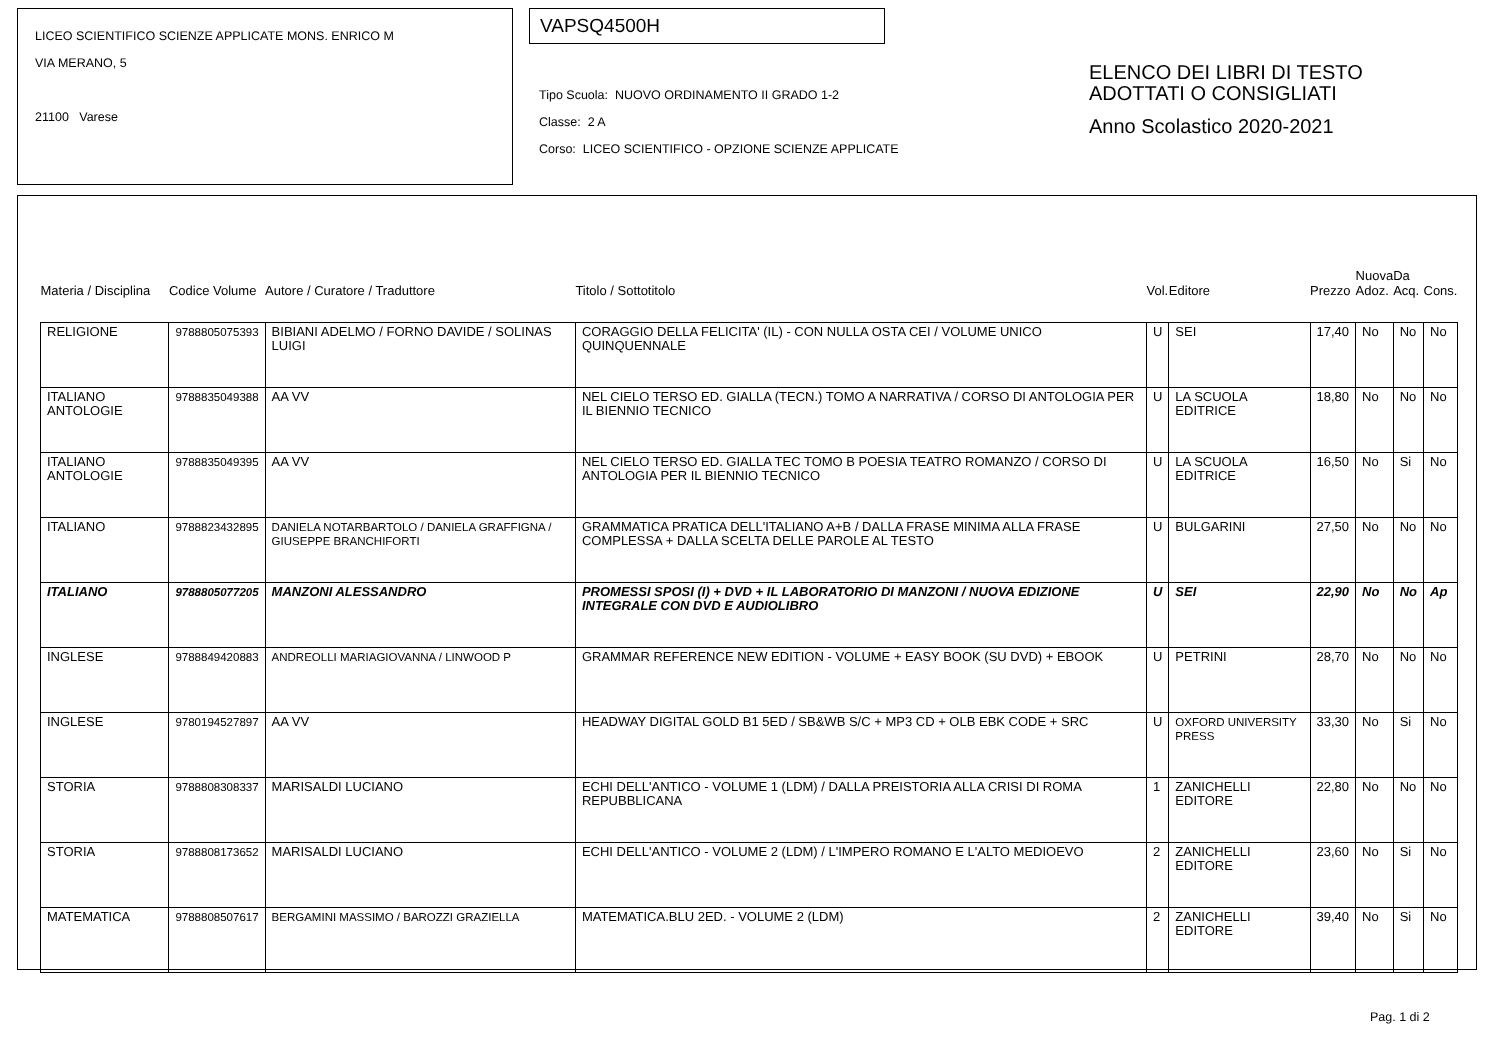LICEO SCIENTIFICO SCIENZE APPLICATE MONS. ENRICO M
VIA MERANO, 5
21100 Varese
VAPSQ4500H
Tipo Scuola: NUOVO ORDINAMENTO II GRADO 1-2
Classe: 2 A
Corso: LICEO SCIENTIFICO - OPZIONE SCIENZE APPLICATE
ELENCO DEI LIBRI DI TESTO
ADOTTATI O CONSIGLIATI
Anno Scolastico 2020-2021
| Materia / Disciplina | Codice Volume | Autore / Curatore / Traduttore | Titolo / Sottotitolo | Vol. | Editore | Prezzo | Nuova Adoz. | Da Acq. | Cons. |
| --- | --- | --- | --- | --- | --- | --- | --- | --- | --- |
| RELIGIONE | 9788805075393 | BIBIANI ADELMO / FORNO DAVIDE / SOLINAS LUIGI | CORAGGIO DELLA FELICITA' (IL) - CON NULLA OSTA CEI / VOLUME UNICO QUINQUENNALE | U | SEI | 17,40 | No | No | No |
| ITALIANO ANTOLOGIE | 9788835049388 | AA VV | NEL CIELO TERSO ED. GIALLA (TECN.) TOMO A NARRATIVA / CORSO DI ANTOLOGIA PER IL BIENNIO TECNICO | U | LA SCUOLA EDITRICE | 18,80 | No | No | No |
| ITALIANO ANTOLOGIE | 9788835049395 | AA VV | NEL CIELO TERSO ED. GIALLA TEC TOMO B POESIA TEATRO ROMANZO / CORSO DI ANTOLOGIA PER IL BIENNIO TECNICO | U | LA SCUOLA EDITRICE | 16,50 | No | Si | No |
| ITALIANO | 9788823432895 | DANIELA NOTARBARTOLO / DANIELA GRAFFIGNA / GIUSEPPE BRANCHIFORTI | GRAMMATICA PRATICA DELL'ITALIANO A+B / DALLA FRASE MINIMA ALLA FRASE COMPLESSA + DALLA SCELTA DELLE PAROLE AL TESTO | U | BULGARINI | 27,50 | No | No | No |
| ITALIANO | 9788805077205 | MANZONI ALESSANDRO | PROMESSI SPOSI (I) + DVD + IL LABORATORIO DI MANZONI / NUOVA EDIZIONE INTEGRALE CON DVD E AUDIOLIBRO | U | SEI | 22,90 | No | No | Ap |
| INGLESE | 9788849420883 | ANDREOLLI MARIAGIOVANNA / LINWOOD P | GRAMMAR REFERENCE NEW EDITION - VOLUME + EASY BOOK (SU DVD) + EBOOK | U | PETRINI | 28,70 | No | No | No |
| INGLESE | 9780194527897 | AA VV | HEADWAY DIGITAL GOLD B1 5ED / SB&WB S/C + MP3 CD + OLB EBK CODE + SRC | U | OXFORD UNIVERSITY PRESS | 33,30 | No | Si | No |
| STORIA | 9788808308337 | MARISALDI LUCIANO | ECHI DELL'ANTICO - VOLUME 1 (LDM) / DALLA PREISTORIA ALLA CRISI DI ROMA REPUBBLICANA | 1 | ZANICHELLI EDITORE | 22,80 | No | No | No |
| STORIA | 9788808173652 | MARISALDI LUCIANO | ECHI DELL'ANTICO - VOLUME 2 (LDM) / L'IMPERO ROMANO E L'ALTO MEDIOEVO | 2 | ZANICHELLI EDITORE | 23,60 | No | Si | No |
| MATEMATICA | 9788808507617 | BERGAMINI MASSIMO / BAROZZI GRAZIELLA | MATEMATICA.BLU 2ED. - VOLUME 2 (LDM) | 2 | ZANICHELLI EDITORE | 39,40 | No | Si | No |
Pag. 1 di 2